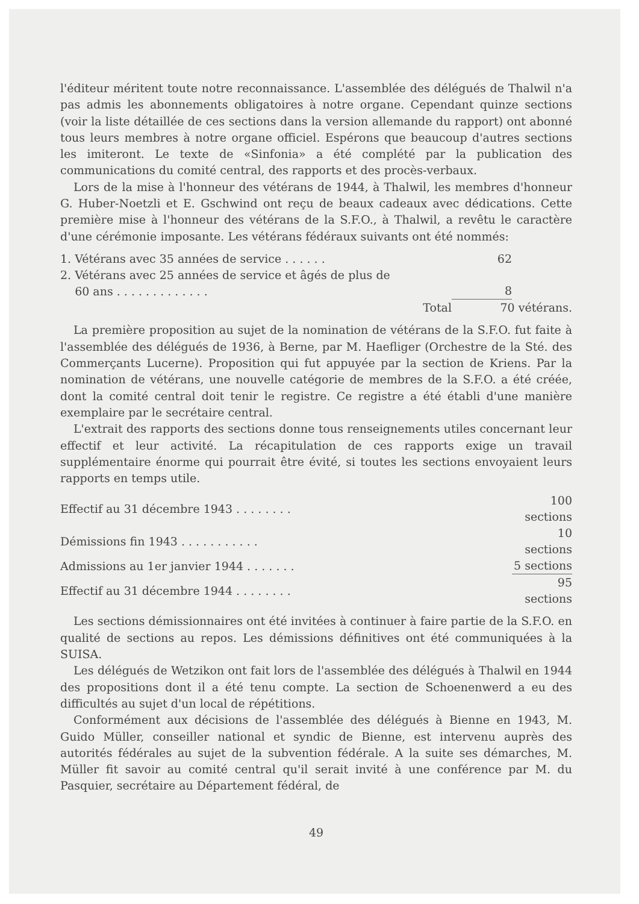l'éditeur méritent toute notre reconnaissance. L'assemblée des délégués de Thalwil n'a pas admis les abonnements obligatoires à notre organe. Cependant quinze sections (voir la liste détaillée de ces sections dans la version allemande du rapport) ont abonné tous leurs membres à notre organe officiel. Espérons que beaucoup d'autres sections les imiteront. Le texte de «Sinfonia» a été complété par la publication des communications du comité central, des rapports et des procès-verbaux.
Lors de la mise à l'honneur des vétérans de 1944, à Thalwil, les membres d'honneur G. Huber-Noetzli et E. Gschwind ont reçu de beaux cadeaux avec dédications. Cette première mise à l'honneur des vétérans de la S.F.O., à Thalwil, a revêtu le caractère d'une cérémonie imposante. Les vétérans fédéraux suivants ont été nommés:
| 1. Vétérans avec 35 années de service . . . . . . | 62 | |
| 2. Vétérans avec 25 années de service et âgés de plus de 60 ans . . . . . . . . . . . . . | 8 | |
| Total | 70 vétérans. | |
La première proposition au sujet de la nomination de vétérans de la S.F.O. fut faite à l'assemblée des délégués de 1936, à Berne, par M. Haefliger (Orchestre de la Sté. des Commerçants Lucerne). Proposition qui fut appuyée par la section de Kriens. Par la nomination de vétérans, une nouvelle catégorie de membres de la S.F.O. a été créée, dont la comité central doit tenir le registre. Ce registre a été établi d'une manière exemplaire par le secrétaire central.
L'extrait des rapports des sections donne tous renseignements utiles concernant leur effectif et leur activité. La récapitulation de ces rapports exige un travail supplémentaire énorme qui pourrait être évité, si toutes les sections envoyaient leurs rapports en temps utile.
| Effectif au 31 décembre 1943 . . . . . . . . | 100 sections |
| Démissions fin 1943 . . . . . . . . . . . | 10 sections |
| Admissions au 1er janvier 1944 . . . . . . . | 5 sections |
| Effectif au 31 décembre 1944 . . . . . . . . | 95 sections |
Les sections démissionnaires ont été invitées à continuer à faire partie de la S.F.O. en qualité de sections au repos. Les démissions définitives ont été communiquées à la SUISA.
Les délégués de Wetzikon ont fait lors de l'assemblée des délégués à Thalwil en 1944 des propositions dont il a été tenu compte. La section de Schoenenwerd a eu des difficultés au sujet d'un local de répétitions.
Conformément aux décisions de l'assemblée des délégués à Bienne en 1943, M. Guido Müller, conseiller national et syndic de Bienne, est intervenu auprès des autorités fédérales au sujet de la subvention fédérale. A la suite ses démarches, M. Müller fit savoir au comité central qu'il serait invité à une conférence par M. du Pasquier, secrétaire au Département fédéral, de
49